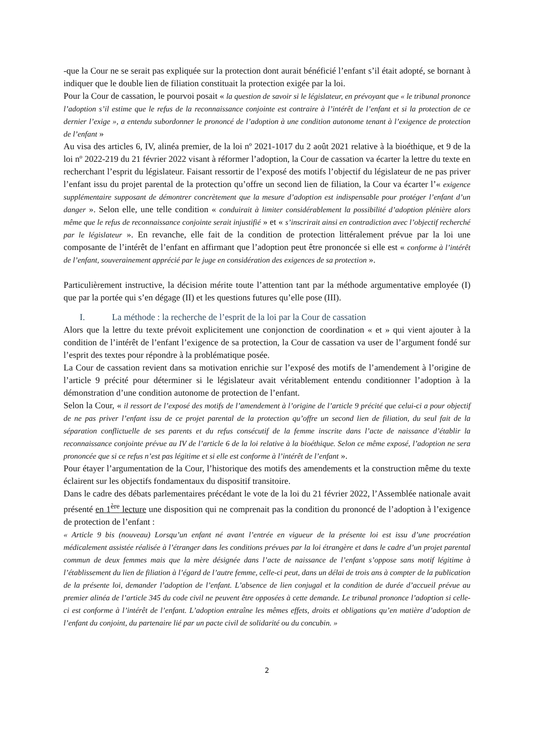-que la Cour ne se serait pas expliquée sur la protection dont aurait bénéficié l’enfant s’il était adopté, se bornant à indiquer que le double lien de filiation constituait la protection exigée par la loi.
Pour la Cour de cassation, le pourvoi posait « la question de savoir si le législateur, en prévoyant que « le tribunal prononce l’adoption s’il estime que le refus de la reconnaissance conjointe est contraire à l’intérêt de l’enfant et si la protection de ce dernier l’exige », a entendu subordonner le prononcé de l’adoption à une condition autonome tenant à l’exigence de protection de l’enfant »
Au visa des articles 6, IV, alinéa premier, de la loi nº 2021-1017 du 2 août 2021 relative à la bioéthique, et 9 de la loi nº 2022-219 du 21 février 2022 visant à réformer l’adoption, la Cour de cassation va écarter la lettre du texte en recherchant l’esprit du législateur. Faisant ressortir de l’exposé des motifs l’objectif du législateur de ne pas priver l’enfant issu du projet parental de la protection qu’offre un second lien de filiation, la Cour va écarter l’« exigence supplémentaire supposant de démontrer concrètement que la mesure d’adoption est indispensable pour protéger l’enfant d’un danger ». Selon elle, une telle condition « conduirait à limiter considérablement la possibilité d’adoption plénière alors même que le refus de reconnaissance conjointe serait injustifié » et « s’inscrirait ainsi en contradiction avec l’objectif recherché par le législateur ». En revanche, elle fait de la condition de protection littéralement prévue par la loi une composante de l’intérêt de l’enfant en affirmant que l’adoption peut être prononcée si elle est « conforme à l’intérêt de l’enfant, souverainement apprécié par le juge en considération des exigences de sa protection ».
Particulièrement instructive, la décision mérite toute l’attention tant par la méthode argumentative employée (I) que par la portée qui s’en dégage (II) et les questions futures qu’elle pose (III).
I. La méthode : la recherche de l’esprit de la loi par la Cour de cassation
Alors que la lettre du texte prévoit explicitement une conjonction de coordination « et » qui vient ajouter à la condition de l’intérêt de l’enfant l’exigence de sa protection, la Cour de cassation va user de l’argument fondé sur l’esprit des textes pour répondre à la problématique posée.
La Cour de cassation revient dans sa motivation enrichie sur l’exposé des motifs de l’amendement à l’origine de l’article 9 précité pour déterminer si le législateur avait véritablement entendu conditionner l’adoption à la démonstration d’une condition autonome de protection de l’enfant.
Selon la Cour, « il ressort de l’exposé des motifs de l’amendement à l’origine de l’article 9 précité que celui-ci a pour objectif de ne pas priver l’enfant issu de ce projet parental de la protection qu’offre un second lien de filiation, du seul fait de la séparation conflictuelle de ses parents et du refus consécutif de la femme inscrite dans l’acte de naissance d’établir la reconnaissance conjointe prévue au IV de l’article 6 de la loi relative à la bioéthique. Selon ce même exposé, l’adoption ne sera prononcée que si ce refus n’est pas légitime et si elle est conforme à l’intérêt de l’enfant ».
Pour étayer l’argumentation de la Cour, l’historique des motifs des amendements et la construction même du texte éclairent sur les objectifs fondamentaux du dispositif transitoire.
Dans le cadre des débats parlementaires précédant le vote de la loi du 21 février 2022, l’Assemblée nationale avait présenté en 1<sup>ère</sup> lecture une disposition qui ne comprenait pas la condition du prononcé de l’adoption à l’exigence de protection de l’enfant :
« Article 9 bis (nouveau) Lorsqu’un enfant né avant l’entrée en vigueur de la présente loi est issu d’une procréation médicalement assistée réalisée à l’étranger dans les conditions prévues par la loi étrangère et dans le cadre d’un projet parental commun de deux femmes mais que la mère désignée dans l’acte de naissance de l’enfant s’oppose sans motif légitime à l’établissement du lien de filiation à l’égard de l’autre femme, celle-ci peut, dans un délai de trois ans à compter de la publication de la présente loi, demander l’adoption de l’enfant. L’absence de lien conjugal et la condition de durée d’accueil prévue au premier alinéa de l’article 345 du code civil ne peuvent être opposées à cette demande. Le tribunal prononce l’adoption si celle-ci est conforme à l’intérêt de l’enfant. L’adoption entraîne les mêmes effets, droits et obligations qu’en matière d’adoption de l’enfant du conjoint, du partenaire lié par un pacte civil de solidarité ou du concubin. »
2